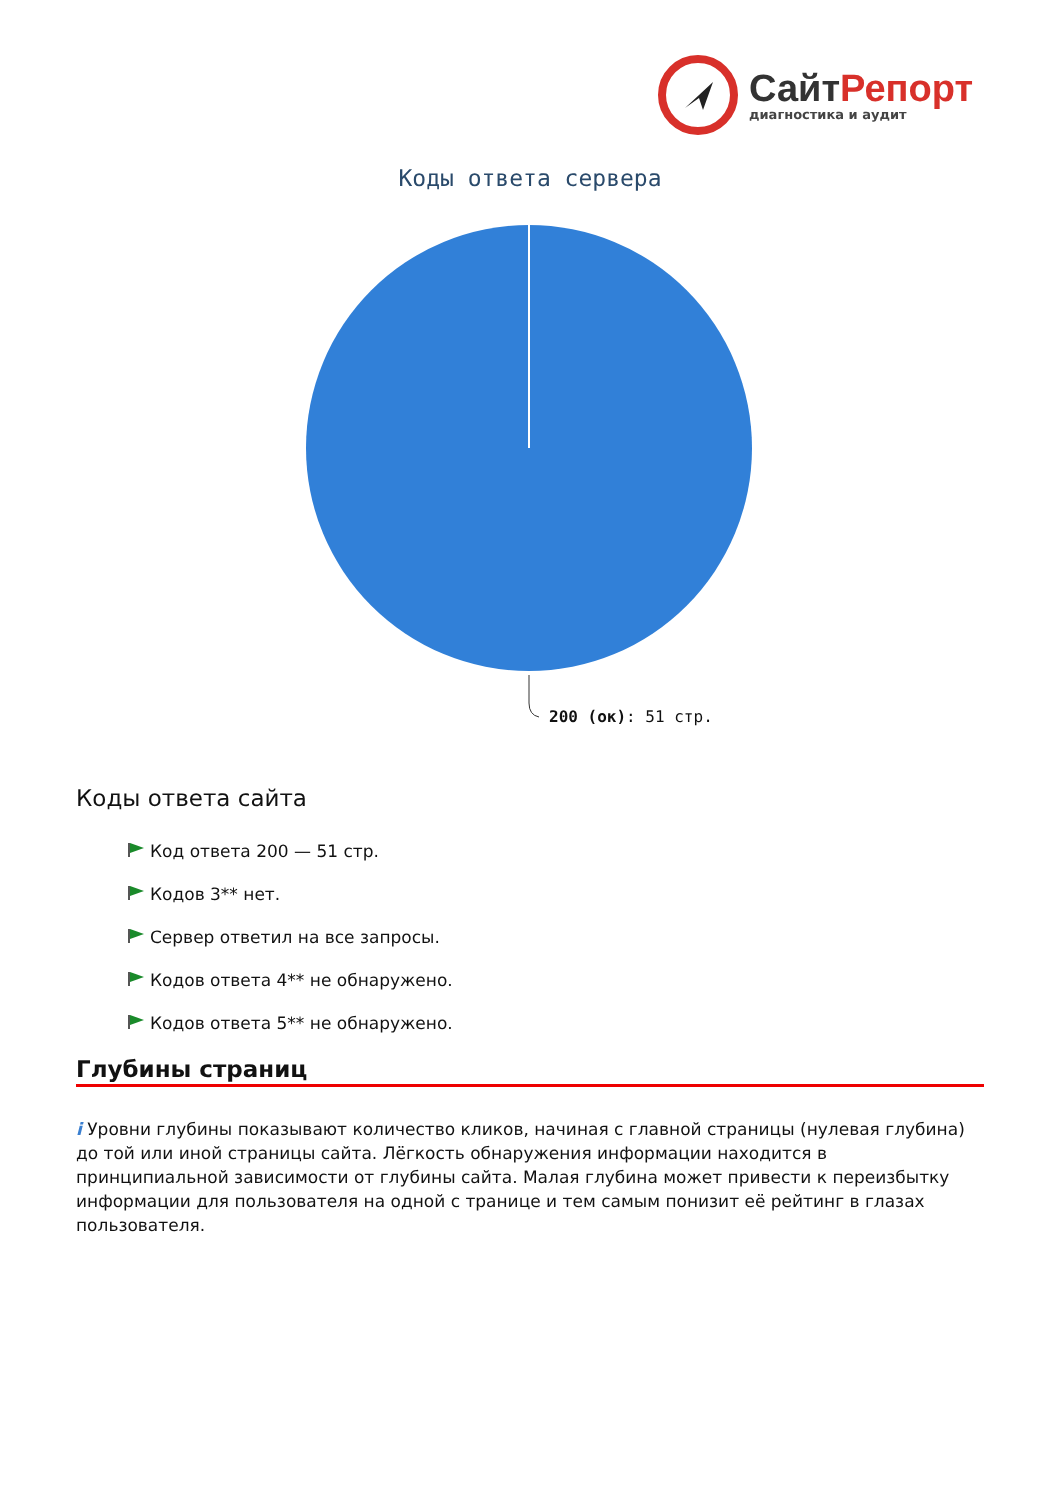СайтРепорт
диагностика и аудит
Коды ответа сервера
200 (ок): 51 стр.
Коды ответа сайта
Код ответа 200 — 51 стр.
Кодов 3** нет.
Сервер ответил на все запросы.
Кодов ответа 4** не обнаружено.
Кодов ответа 5** не обнаружено.
Глубины страниц
i Уровни глубины показывают количество кликов, начиная с главной страницы (нулевая глубина) до той или иной страницы сайта. Лёгкость обнаружения информации находится в принципиальной зависимости от глубины сайта. Малая глубина может привести к переизбытку информации для пользователя на одной с транице и тем самым понизит её рейтинг в глазах пользователя.